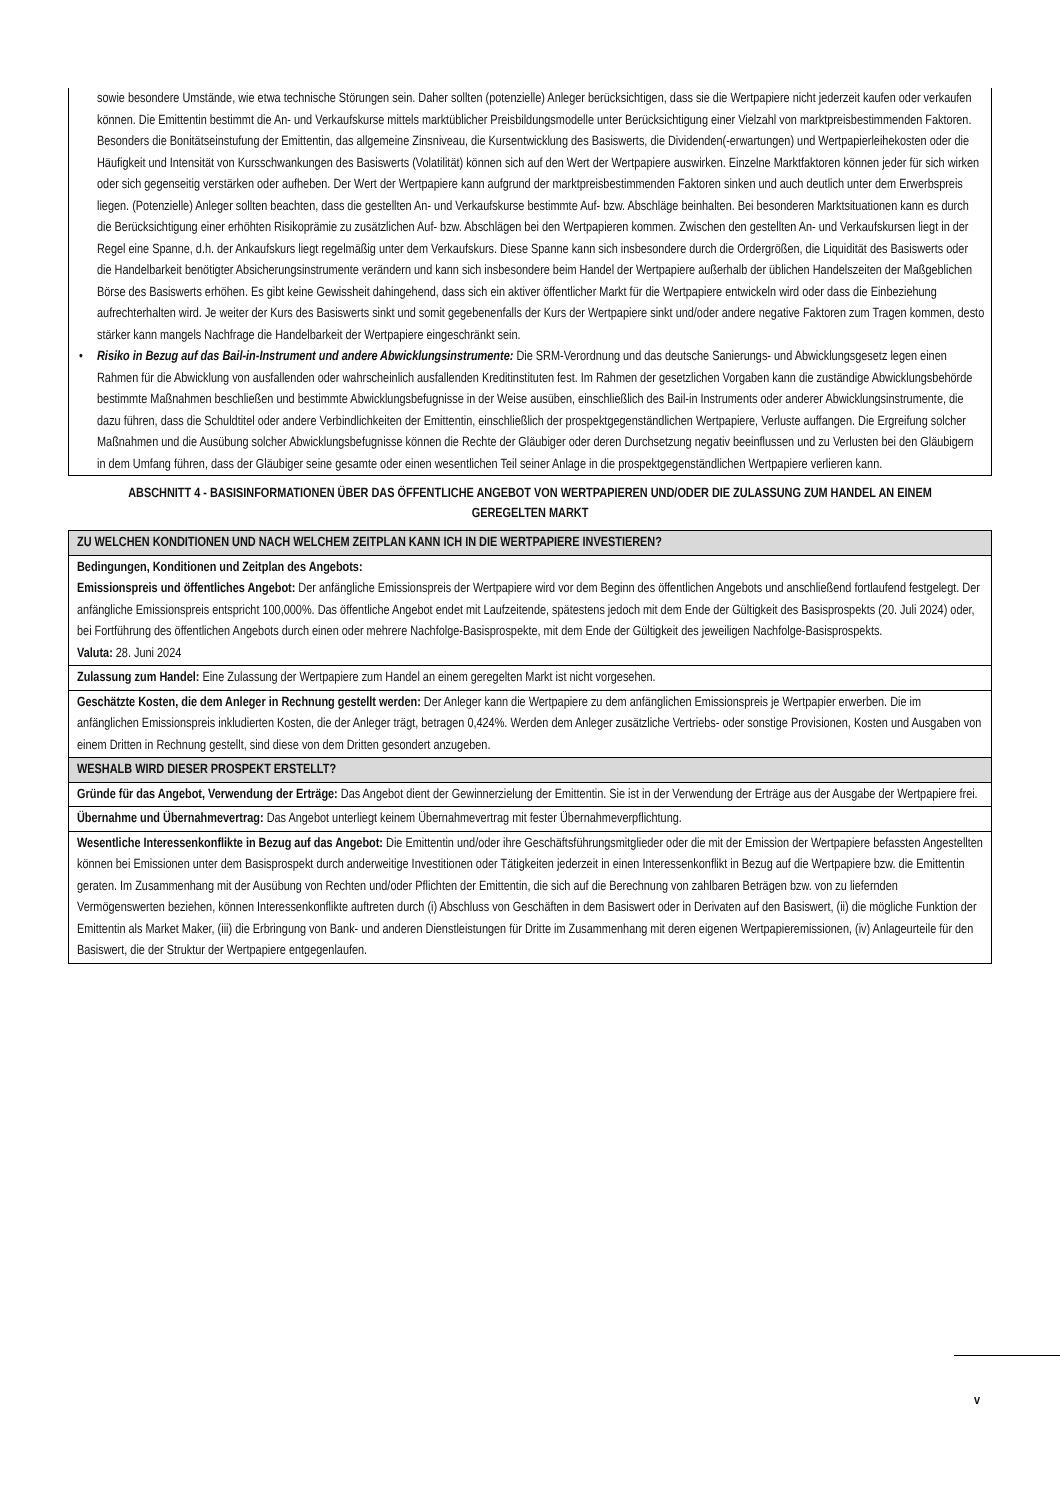sowie besondere Umstände, wie etwa technische Störungen sein. Daher sollten (potenzielle) Anleger berücksichtigen, dass sie die Wertpapiere nicht jederzeit kaufen oder verkaufen können. Die Emittentin bestimmt die An- und Verkaufskurse mittels marktüblicher Preisbildungsmodelle unter Berücksichtigung einer Vielzahl von marktpreisbestimmenden Faktoren. Besonders die Bonitätseinstufung der Emittentin, das allgemeine Zinsniveau, die Kursentwicklung des Basiswerts, die Dividenden(-erwartungen) und Wertpapierleihekosten oder die Häufigkeit und Intensität von Kursschwankungen des Basiswerts (Volatilität) können sich auf den Wert der Wertpapiere auswirken. Einzelne Marktfaktoren können jeder für sich wirken oder sich gegenseitig verstärken oder aufheben. Der Wert der Wertpapiere kann aufgrund der marktpreisbestimmenden Faktoren sinken und auch deutlich unter dem Erwerbspreis liegen. (Potenzielle) Anleger sollten beachten, dass die gestellten An- und Verkaufskurse bestimmte Auf- bzw. Abschläge beinhalten. Bei besonderen Marktsituationen kann es durch die Berücksichtigung einer erhöhten Risikoprämie zu zusätzlichen Auf- bzw. Abschlägen bei den Wertpapieren kommen. Zwischen den gestellten An- und Verkaufskursen liegt in der Regel eine Spanne, d.h. der Ankaufskurs liegt regelmäßig unter dem Verkaufskurs. Diese Spanne kann sich insbesondere durch die Ordergrößen, die Liquidität des Basiswerts oder die Handelbarkeit benötigter Absicherungsinstrumente verändern und kann sich insbesondere beim Handel der Wertpapiere außerhalb der üblichen Handelszeiten der Maßgeblichen Börse des Basiswerts erhöhen. Es gibt keine Gewissheit dahingehend, dass sich ein aktiver öffentlicher Markt für die Wertpapiere entwickeln wird oder dass die Einbeziehung aufrechterhalten wird. Je weiter der Kurs des Basiswerts sinkt und somit gegebenenfalls der Kurs der Wertpapiere sinkt und/oder andere negative Faktoren zum Tragen kommen, desto stärker kann mangels Nachfrage die Handelbarkeit der Wertpapiere eingeschränkt sein.
• Risiko in Bezug auf das Bail-in-Instrument und andere Abwicklungsinstrumente: Die SRM-Verordnung und das deutsche Sanierungs- und Abwicklungsgesetz legen einen Rahmen für die Abwicklung von ausfallenden oder wahrscheinlich ausfallenden Kreditinstituten fest. Im Rahmen der gesetzlichen Vorgaben kann die zuständige Abwicklungsbehörde bestimmte Maßnahmen beschließen und bestimmte Abwicklungsbefugnisse in der Weise ausüben, einschließlich des Bail-in Instruments oder anderer Abwicklungsinstrumente, die dazu führen, dass die Schuldtitel oder andere Verbindlichkeiten der Emittentin, einschließlich der prospektgegenständlichen Wertpapiere, Verluste auffangen. Die Ergreifung solcher Maßnahmen und die Ausübung solcher Abwicklungsbefugnisse können die Rechte der Gläubiger oder deren Durchsetzung negativ beeinflussen und zu Verlusten bei den Gläubigern in dem Umfang führen, dass der Gläubiger seine gesamte oder einen wesentlichen Teil seiner Anlage in die prospektgegenständlichen Wertpapiere verlieren kann.
ABSCHNITT 4 - BASISINFORMATIONEN ÜBER DAS ÖFFENTLICHE ANGEBOT VON WERTPAPIEREN UND/ODER DIE ZULASSUNG ZUM HANDEL AN EINEM GEREGELTEN MARKT
| ZU WELCHEN KONDITIONEN UND NACH WELCHEM ZEITPLAN KANN ICH IN DIE WERTPAPIERE INVESTIEREN? |
| Bedingungen, Konditionen und Zeitplan des Angebots: Emissionspreis und öffentliches Angebot: Der anfängliche Emissionspreis der Wertpapiere wird vor dem Beginn des öffentlichen Angebots und anschließend fortlaufend festgelegt. Der anfängliche Emissionspreis entspricht 100,000%. Das öffentliche Angebot endet mit Laufzeitende, spätestens jedoch mit dem Ende der Gültigkeit des Basisprospekts (20. Juli 2024) oder, bei Fortführung des öffentlichen Angebots durch einen oder mehrere Nachfolge-Basisprospekte, mit dem Ende der Gültigkeit des jeweiligen Nachfolge-Basisprospekts. Valuta: 28. Juni 2024 |
| Zulassung zum Handel: Eine Zulassung der Wertpapiere zum Handel an einem geregelten Markt ist nicht vorgesehen. |
| Geschätzte Kosten, die dem Anleger in Rechnung gestellt werden: Der Anleger kann die Wertpapiere zu dem anfänglichen Emissionspreis je Wertpapier erwerben. Die im anfänglichen Emissionspreis inkludierten Kosten, die der Anleger trägt, betragen 0,424%. Werden dem Anleger zusätzliche Vertriebs- oder sonstige Provisionen, Kosten und Ausgaben von einem Dritten in Rechnung gestellt, sind diese von dem Dritten gesondert anzugeben. |
| WESHALB WIRD DIESER PROSPEKT ERSTELLT? |
| Gründe für das Angebot, Verwendung der Erträge: Das Angebot dient der Gewinnerzielung der Emittentin. Sie ist in der Verwendung der Erträge aus der Ausgabe der Wertpapiere frei. |
| Übernahme und Übernahmevertrag: Das Angebot unterliegt keinem Übernahmevertrag mit fester Übernahmeverpflichtung. |
| Wesentliche Interessenkonflikte in Bezug auf das Angebot: Die Emittentin und/oder ihre Geschäftsführungsmitglieder oder die mit der Emission der Wertpapiere befassten Angestellten können bei Emissionen unter dem Basisprospekt durch anderweitige Investitionen oder Tätigkeiten jederzeit in einen Interessenkonflikt in Bezug auf die Wertpapiere bzw. die Emittentin geraten. Im Zusammenhang mit der Ausübung von Rechten und/oder Pflichten der Emittentin, die sich auf die Berechnung von zahlbaren Beträgen bzw. von zu liefernden Vermögenswerten beziehen, können Interessenkonflikte auftreten durch (i) Abschluss von Geschäften in dem Basiswert oder in Derivaten auf den Basiswert, (ii) die mögliche Funktion der Emittentin als Market Maker, (iii) die Erbringung von Bank- und anderen Dienstleistungen für Dritte im Zusammenhang mit deren eigenen Wertpapieremissionen, (iv) Anlageurteile für den Basiswert, die der Struktur der Wertpapiere entgegenlaufen. |
v